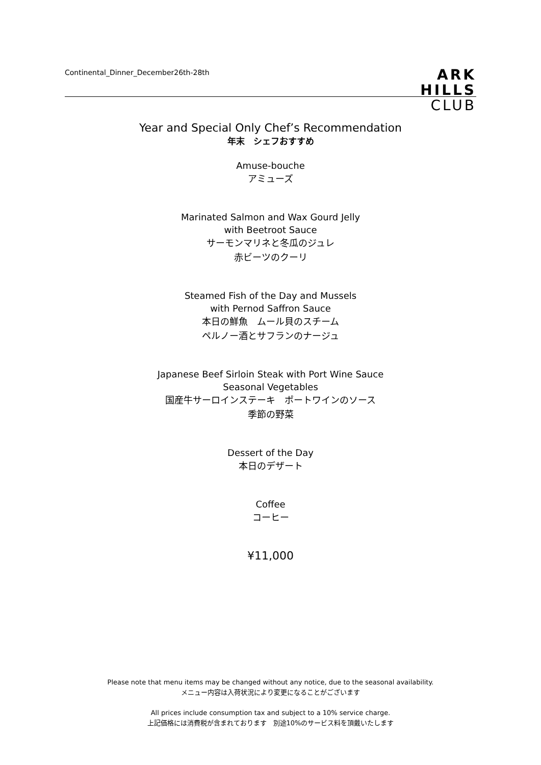Continental_Dinner_December26th-28th
ARK
HILLS
CLUB
Year and Special Only Chef’s Recommendation
年末　シェフおすすめ
Amuse-bouche
アミューズ
Marinated Salmon and Wax Gourd Jelly
with Beetroot Sauce
サーモンマリネと冬瓜のジュレ
赤ビーツのクーリ
Steamed Fish of the Day and Mussels
with Pernod Saffron Sauce
本日の鮮魚　ムール貝のスチーム
ペルノー酒とサフランのナージュ
Japanese Beef Sirloin Steak with Port Wine Sauce
Seasonal Vegetables
国産牛サーロインステーキ　ポートワインのソース
季節の野菜
Dessert of the Day
本日のデザート
Coffee
コーヒー
¥11,000
Please note that menu items may be changed without any notice, due to the seasonal availability.
メニュー内容は入荷状況により変更になることがございます
All prices include consumption tax and subject to a 10% service charge.
上記価格には消費税が含まれております　別途10%のサービス料を頂戴いたします